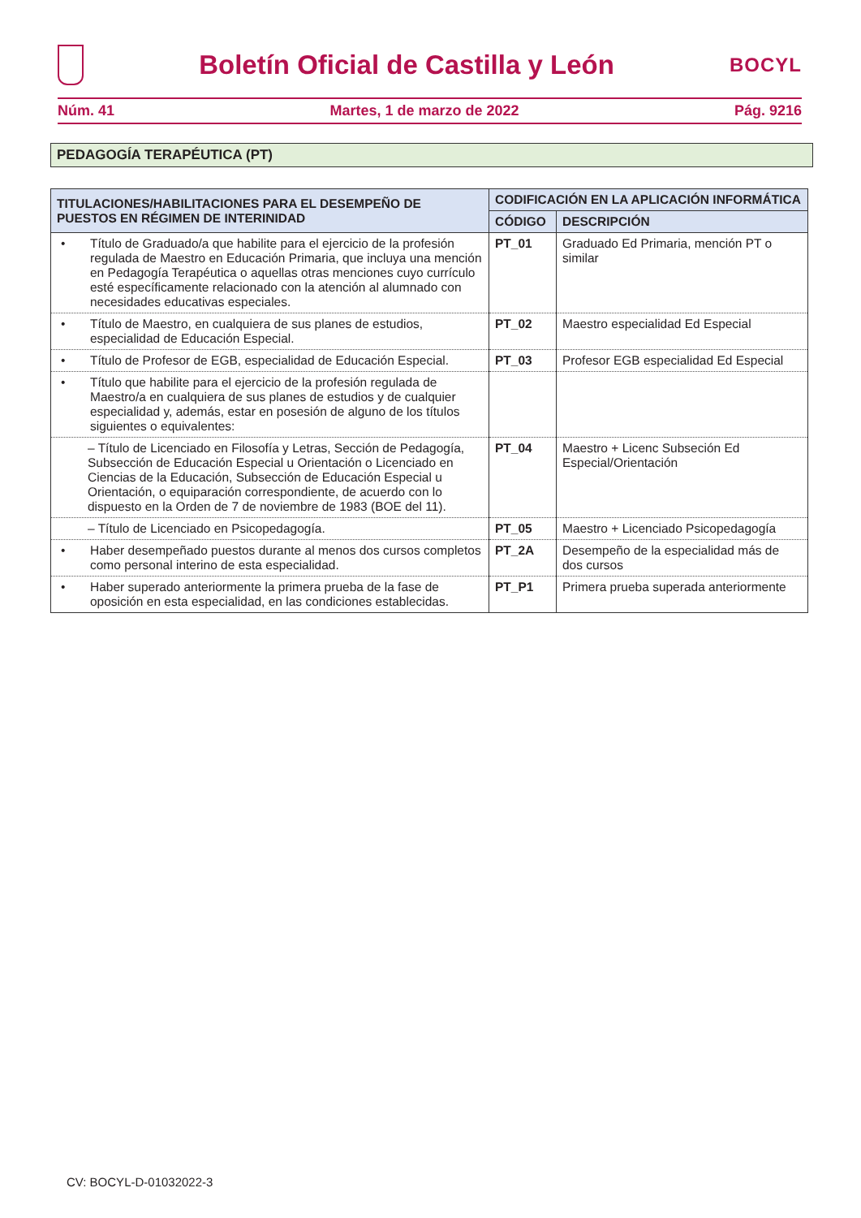Boletín Oficial de Castilla y León
BOCYL
Núm. 41 Martes, 1 de marzo de 2022 Pág. 9216
PEDAGOGÍA TERAPÉUTICA (PT)
| TITULACIONES/HABILITACIONES PARA EL DESEMPEÑO DE PUESTOS EN RÉGIMEN DE INTERINIDAD | CODIFICACIÓN EN LA APLICACIÓN INFORMÁTICA | |
| --- | --- | --- |
| | CÓDIGO | DESCRIPCIÓN |
| • Título de Graduado/a que habilite para el ejercicio de la profesión regulada de Maestro en Educación Primaria, que incluya una mención en Pedagogía Terapéutica o aquellas otras menciones cuyo currículo esté específicamente relacionado con la atención al alumnado con necesidades educativas especiales. | PT_01 | Graduado Ed Primaria, mención PT o similar |
| • Título de Maestro, en cualquiera de sus planes de estudios, especialidad de Educación Especial. | PT_02 | Maestro especialidad Ed Especial |
| • Título de Profesor de EGB, especialidad de Educación Especial. | PT_03 | Profesor EGB especialidad Ed Especial |
| • Título que habilite para el ejercicio de la profesión regulada de Maestro/a en cualquiera de sus planes de estudios y de cualquier especialidad y, además, estar en posesión de alguno de los títulos siguientes o equivalentes: | | |
| – Título de Licenciado en Filosofía y Letras, Sección de Pedagogía, Subsección de Educación Especial u Orientación o Licenciado en Ciencias de la Educación, Subsección de Educación Especial u Orientación, o equiparación correspondiente, de acuerdo con lo dispuesto en la Orden de 7 de noviembre de 1983 (BOE del 11). | PT_04 | Maestro + Licenc Subseción Ed Especial/Orientación |
| – Título de Licenciado en Psicopedagogía. | PT_05 | Maestro + Licenciado Psicopedagogía |
| • Haber desempeñado puestos durante al menos dos cursos completos como personal interino de esta especialidad. | PT_2A | Desempeño de la especialidad más de dos cursos |
| • Haber superado anteriormente la primera prueba de la fase de oposición en esta especialidad, en las condiciones establecidas. | PT_P1 | Primera prueba superada anteriormente |
CV: BOCYL-D-01032022-3